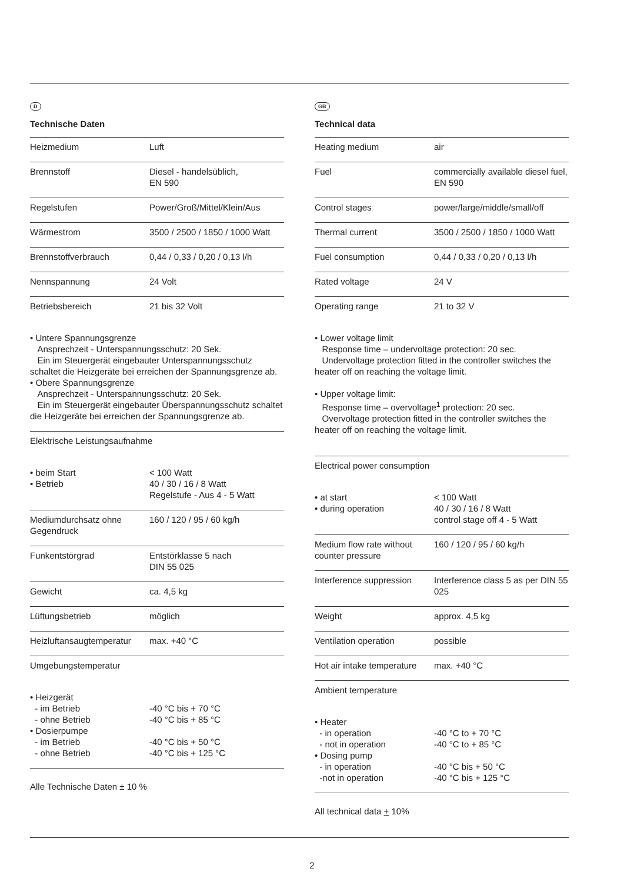D
Technische Daten
| Heizmedium | Luft |
| Brennstoff | Diesel - handelsüblich, EN 590 |
| Regelstufen | Power/Groß/Mittel/Klein/Aus |
| Wärmestrom | 3500 / 2500 / 1850 / 1000 Watt |
| Brennstoffverbrauch | 0,44 / 0,33 / 0,20 / 0,13 l/h |
| Nennspannung | 24 Volt |
| Betriebsbereich | 21 bis 32 Volt |
| • Untere Spannungsgrenze Ansprechzeit - Unterspannungsschutz: 20 Sek. Ein im Steuergerät eingebauter Unterspannungsschutz schaltet die Heizgeräte bei erreichen der Spannungsgrenze ab. • Obere Spannungsgrenze Ansprechzeit - Unterspannungsschutz: 20 Sek. Ein im Steuergerät eingebauter Überspannungsschutz schaltet die Heizgeräte bei erreichen der Spannungsgrenze ab. | |
| Elektrische Leistungsaufnahme | |
| • beim Start • Betrieb | < 100 Watt 40 / 30 / 16 / 8 Watt Regelstufe - Aus 4 - 5 Watt |
| Mediumdurchsatz ohne Gegendruck | 160 / 120 / 95 / 60 kg/h |
| Funkentstörgrad | Entstörklasse 5 nach DIN 55 025 |
| Gewicht | ca. 4,5 kg |
| Lüftungsbetrieb | möglich |
| Heizluftansaugtemperatur | max. +40 °C |
| Umgebungstemperatur | |
| • Heizgerät - im Betrieb - ohne Betrieb • Dosierpumpe - im Betrieb - ohne Betrieb | -40 °C bis + 70 °C -40 °C bis + 85 °C -40 °C bis + 50 °C -40 °C bis + 125 °C |
Alle Technische Daten ± 10 %
GB
Technical data
| Heating medium | air |
| Fuel | commercially available diesel fuel, EN 590 |
| Control stages | power/large/middle/small/off |
| Thermal current | 3500 / 2500 / 1850 / 1000 Watt |
| Fuel consumption | 0,44 / 0,33 / 0,20 / 0,13 l/h |
| Rated voltage | 24 V |
| Operating range | 21 to 32 V |
| • Lower voltage limit Response time – undervoltage protection: 20 sec. Undervoltage protection fitted in the controller switches the heater off on reaching the voltage limit. • Upper voltage limit: Response time – overvoltage<sup>1</sup> protection: 20 sec. Overvoltage protection fitted in the controller switches the heater off on reaching the voltage limit. | |
| Electrical power consumption | |
| • at start • during operation | < 100 Watt 40 / 30 / 16 / 8 Watt control stage off 4 - 5 Watt |
| Medium flow rate without counter pressure | 160 / 120 / 95 / 60 kg/h |
| Interference suppression | Interference class 5 as per DIN 55 025 |
| Weight | approx. 4,5 kg |
| Ventilation operation | possible |
| Hot air intake temperature | max. +40 °C |
| Ambient temperature | |
| • Heater - in operation - not in operation • Dosing pump - in operation -not in operation | -40 °C to + 70 °C -40 °C to + 85 °C -40 °C bis + 50 °C -40 °C bis + 125 °C |
All technical data + 10%
2